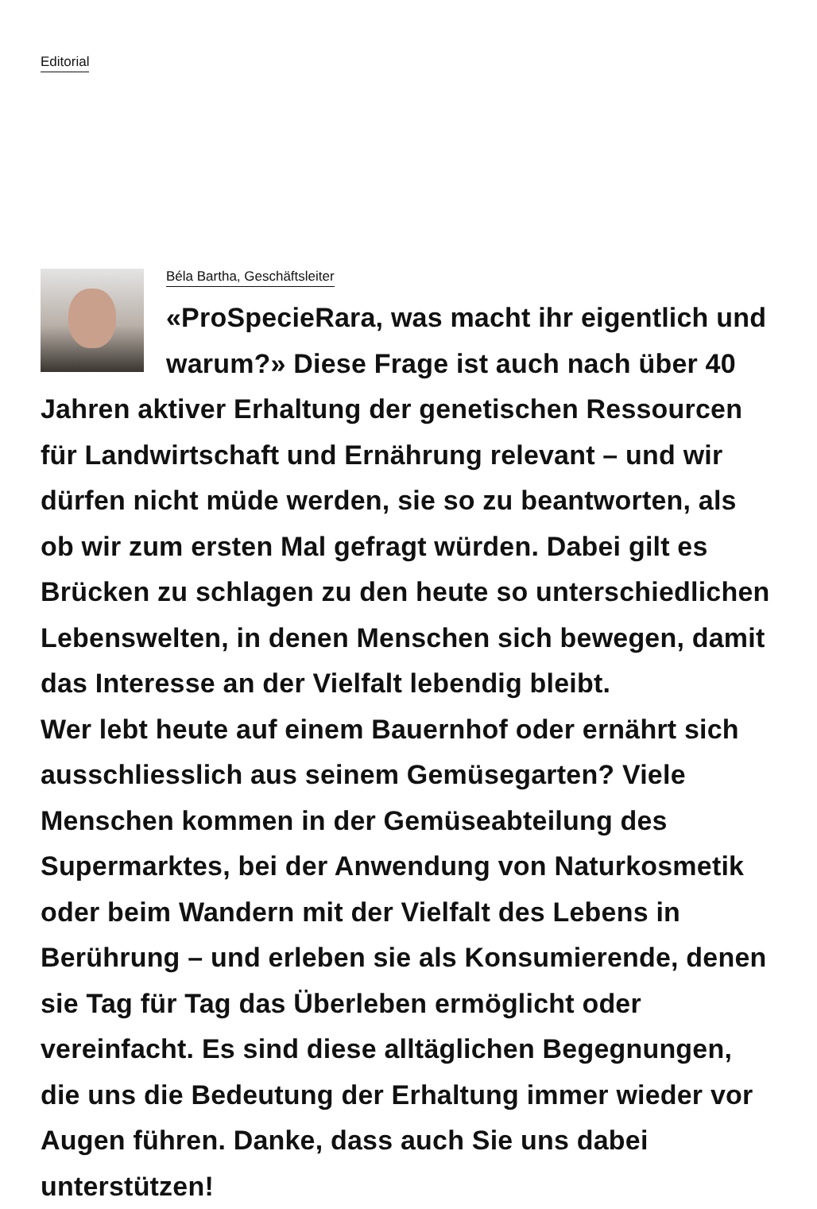Editorial
Béla Bartha, Geschäftsleiter
«ProSpecieRara, was macht ihr eigentlich und warum?» Diese Frage ist auch nach über 40 Jahren aktiver Erhaltung der genetischen Ressourcen für Landwirtschaft und Ernährung relevant – und wir dürfen nicht müde werden, sie so zu beantworten, als ob wir zum ersten Mal gefragt würden. Dabei gilt es Brücken zu schlagen zu den heute so unterschiedlichen Lebenswelten, in denen Menschen sich bewegen, damit das Interesse an der Vielfalt lebendig bleibt.
Wer lebt heute auf einem Bauernhof oder ernährt sich ausschliesslich aus seinem Gemüsegarten? Viele Menschen kommen in der Gemüseabteilung des Supermarktes, bei der Anwendung von Naturkosmetik oder beim Wandern mit der Vielfalt des Lebens in Berührung – und erleben sie als Konsumierende, denen sie Tag für Tag das Überleben ermöglicht oder vereinfacht. Es sind diese alltäglichen Begegnungen, die uns die Bedeutung der Erhaltung immer wieder vor Augen führen. Danke, dass auch Sie uns dabei unterstützen!